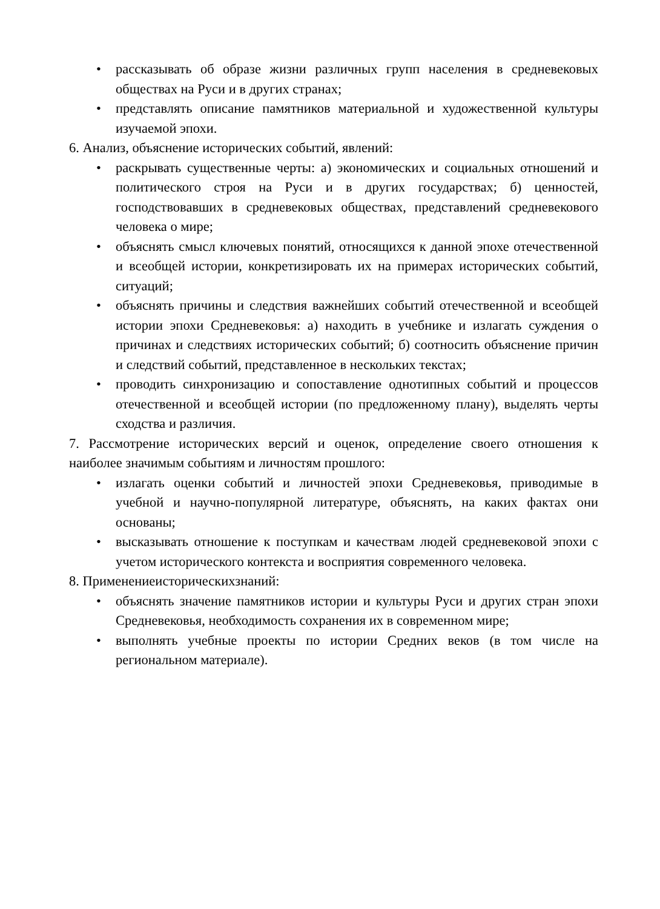• рассказывать об образе жизни различных групп населения в средневековых обществах на Руси и в других странах;
• представлять описание памятников материальной и художественной культуры изучаемой эпохи.
6. Анализ, объяснение исторических событий, явлений:
• раскрывать существенные черты: а) экономических и социальных отношений и политического строя на Руси и в других государствах; б) ценностей, господствовавших в средневековых обществах, представлений средневекового человека о мире;
• объяснять смысл ключевых понятий, относящихся к данной эпохе отечественной и всеобщей истории, конкретизировать их на примерах исторических событий, ситуаций;
• объяснять причины и следствия важнейших событий отечественной и всеобщей истории эпохи Средневековья: а) находить в учебнике и излагать суждения о причинах и следствиях исторических событий; б) соотносить объяснение причин и следствий событий, представленное в нескольких текстах;
• проводить синхронизацию и сопоставление однотипных событий и процессов отечественной и всеобщей истории (по предложенному плану), выделять черты сходства и различия.
7. Рассмотрение исторических версий и оценок, определение своего отношения к наиболее значимым событиям и личностям прошлого:
• излагать оценки событий и личностей эпохи Средневековья, приводимые в учебной и научно-популярной литературе, объяснять, на каких фактах они основаны;
• высказывать отношение к поступкам и качествам людей средневековой эпохи с учетом исторического контекста и восприятия современного человека.
8. Применениеисторическихзнаний:
• объяснять значение памятников истории и культуры Руси и других стран эпохи Средневековья, необходимость сохранения их в современном мире;
• выполнять учебные проекты по истории Средних веков (в том числе на региональном материале).